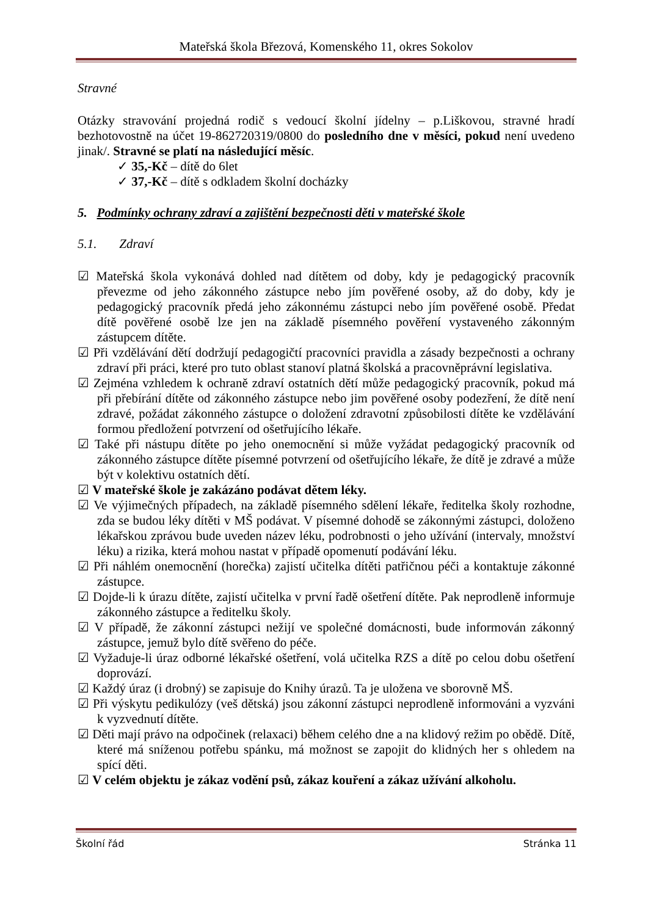Mateřská škola Březová, Komenského 11, okres Sokolov
Stravné
Otázky stravování projedná rodič s vedoucí školní jídelny – p.Liškovou, stravné hradí bezhotovostně na účet 19-862720319/0800 do posledního dne v měsíci, pokud není uvedeno jinak/. Stravné se platí na následující měsíc.
✓ 35,-Kč – dítě do 6let
✓ 37,-Kč – dítě s odkladem školní docházky
5. Podmínky ochrany zdraví a zajištění bezpečnosti děti v mateřské škole
5.1. Zdraví
☑ Mateřská škola vykonává dohled nad dítětem od doby, kdy je pedagogický pracovník převezme od jeho zákonného zástupce nebo jím pověřené osoby, až do doby, kdy je pedagogický pracovník předá jeho zákonnému zástupci nebo jím pověřené osobě. Předat dítě pověřené osobě lze jen na základě písemného pověření vystaveného zákonným zástupcem dítěte.
☑ Při vzdělávání dětí dodržují pedagogičtí pracovníci pravidla a zásady bezpečnosti a ochrany zdraví při práci, které pro tuto oblast stanoví platná školská a pracovněprávní legislativa.
☑ Zejména vzhledem k ochraně zdraví ostatních dětí může pedagogický pracovník, pokud má při přebírání dítěte od zákonného zástupce nebo jim pověřené osoby podezření, že dítě není zdravé, požádat zákonného zástupce o doložení zdravotní způsobilosti dítěte ke vzdělávání formou předložení potvrzení od ošetřujícího lékaře.
☑ Také při nástupu dítěte po jeho onemocnění si může vyžádat pedagogický pracovník od zákonného zástupce dítěte písemné potvrzení od ošetřujícího lékaře, že dítě je zdravé a může být v kolektivu ostatních dětí.
☑ V mateřské škole je zakázáno podávat dětem léky.
☑ Ve výjimečných případech, na základě písemného sdělení lékaře, ředitelka školy rozhodne, zda se budou léky dítěti v MŠ podávat. V písemné dohodě se zákonnými zástupci, doloženo lékařskou zprávou bude uveden název léku, podrobnosti o jeho užívání (intervaly, množství léku) a rizika, která mohou nastat v případě opomenutí podávání léku.
☑ Při náhlém onemocnění (horečka) zajistí učitelka dítěti patřičnou péči a kontaktuje zákonné zástupce.
☑ Dojde-li k úrazu dítěte, zajistí učitelka v první řadě ošetření dítěte. Pak neprodleně informuje zákonného zástupce a ředitelku školy.
☑ V případě, že zákonní zástupci nežijí ve společné domácnosti, bude informován zákonný zástupce, jemuž bylo dítě svěřeno do péče.
☑ Vyžaduje-li úraz odborné lékařské ošetření, volá učitelka RZS a dítě po celou dobu ošetření doprovází.
☑ Každý úraz (i drobný) se zapisuje do Knihy úrazů. Ta je uložena ve sborovně MŠ.
☑ Při výskytu pedikulózy (veš dětská) jsou zákonní zástupci neprodleně informováni a vyzváni k vyzvednutí dítěte.
☑ Děti mají právo na odpočinek (relaxaci) během celého dne a na klidový režim po obědě. Dítě, které má sníženou potřebu spánku, má možnost se zapojit do klidných her s ohledem na spící děti.
☑ V celém objektu je zákaz vodění psů, zákaz kouření a zákaz užívání alkoholu.
Školní řád Stránka 11